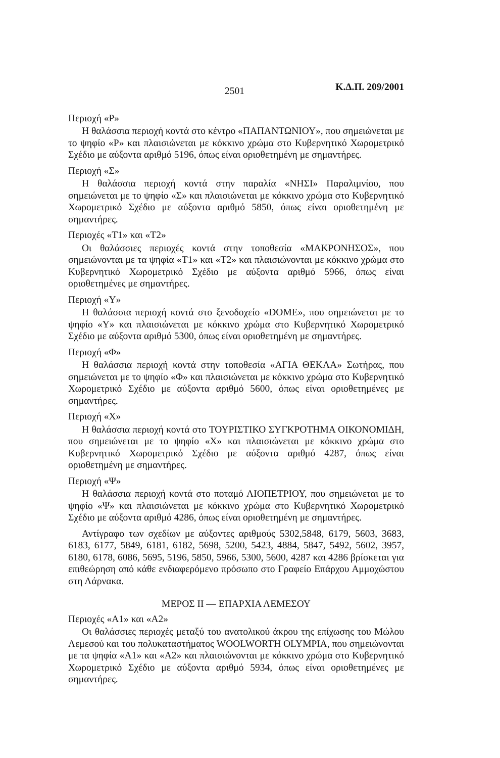2501 Κ.Δ.Π. 209/2001
Περιοχή «Ρ»
Η θαλάσσια περιοχή κοντά στο κέντρο «ΠΑΠΑΝΤΩΝΙΟΥ», που σημειώνεται με το ψηφίο «Ρ» και πλαισιώνεται με κόκκινο χρώμα στο Κυβερνητικό Χωρομετρικό Σχέδιο με αύξοντα αριθμό 5196, όπως είναι οριοθετημένη με σημαντήρες.
Περιοχή «Σ»
Η θαλάσσια περιοχή κοντά στην παραλία «ΝΗΣΙ» Παραλιμνίου, που σημειώνεται με το ψηφίο «Σ» και πλαισιώνεται με κόκκινο χρώμα στο Κυβερνητικό Χωρομετρικό Σχέδιο με αύξοντα αριθμό 5850, όπως είναι οριοθετημένη με σημαντήρες.
Περιοχές «Τ1» και «Τ2»
Οι θαλάσσιες περιοχές κοντά στην τοποθεσία «ΜΑΚΡΟΝΗΣΟΣ», που σημειώνονται με τα ψηφία «Τ1» και «Τ2» και πλαισιώνονται με κόκκινο χρώμα στο Κυβερνητικό Χωρομετρικό Σχέδιο με αύξοντα αριθμό 5966, όπως είναι οριοθετημένες με σημαντήρες.
Περιοχή «Υ»
Η θαλάσσια περιοχή κοντά στο ξενοδοχείο «DOME», που σημειώνεται με το ψηφίο «Υ» και πλαισιώνεται με κόκκινο χρώμα στο Κυβερνητικό Χωρομετρικό Σχέδιο με αύξοντα αριθμό 5300, όπως είναι οριοθετημένη με σημαντήρες.
Περιοχή «Φ»
Η θαλάσσια περιοχή κοντά στην τοποθεσία «ΑΓΙΑ ΘΕΚΛΑ» Σωτήρας, που σημειώνεται με το ψηφίο «Φ» και πλαισιώνεται με κόκκινο χρώμα στο Κυβερνητικό Χωρομετρικό Σχέδιο με αύξοντα αριθμό 5600, όπως είναι οριοθετημένες με σημαντήρες.
Περιοχή «Χ»
Η θαλάσσια περιοχή κοντά στο ΤΟΥΡΙΣΤΙΚΟ ΣΥΓΚΡΟΤΗΜΑ ΟΙΚΟΝΟΜΙΔΗ, που σημειώνεται με το ψηφίο «Χ» και πλαισιώνεται με κόκκινο χρώμα στο Κυβερνητικό Χωρομετρικό Σχέδιο με αύξοντα αριθμό 4287, όπως είναι οριοθετημένη με σημαντήρες.
Περιοχή «Ψ»
Η θαλάσσια περιοχή κοντά στο ποταμό ΛΙΟΠΕΤΡΙΟΥ, που σημειώνεται με το ψηφίο «Ψ» και πλαισιώνεται με κόκκινο χρώμα στο Κυβερνητικό Χωρομετρικό Σχέδιο με αύξοντα αριθμό 4286, όπως είναι οριοθετημένη με σημαντήρες.
Αντίγραφο των σχεδίων με αύξοντες αριθμούς 5302,5848, 6179, 5603, 3683, 6183, 6177, 5849, 6181, 6182, 5698, 5200, 5423, 4884, 5847, 5492, 5602, 3957, 6180, 6178, 6086, 5695, 5196, 5850, 5966, 5300, 5600, 4287 και 4286 βρίσκεται για επιθεώρηση από κάθε ενδιαφερόμενο πρόσωπο στο Γραφείο Επάρχου Αμμοχώστου στη Λάρνακα.
ΜΕΡΟΣ ΙΙ — ΕΠΑΡΧΙΑ ΛΕΜΕΣΟΥ
Περιοχές «Α1» και «Α2»
Οι θαλάσσιες περιοχές μεταξύ του ανατολικού άκρου της επίχωσης του Μώλου Λεμεσού και του πολυκαταστήματος WOOLWORTH OLYMPIA, που σημειώνονται με τα ψηφία «Α1» και «Α2» και πλαισιώνονται με κόκκινο χρώμα στο Κυβερνητικό Χωρομετρικό Σχέδιο με αύξοντα αριθμό 5934, όπως είναι οριοθετημένες με σημαντήρες.